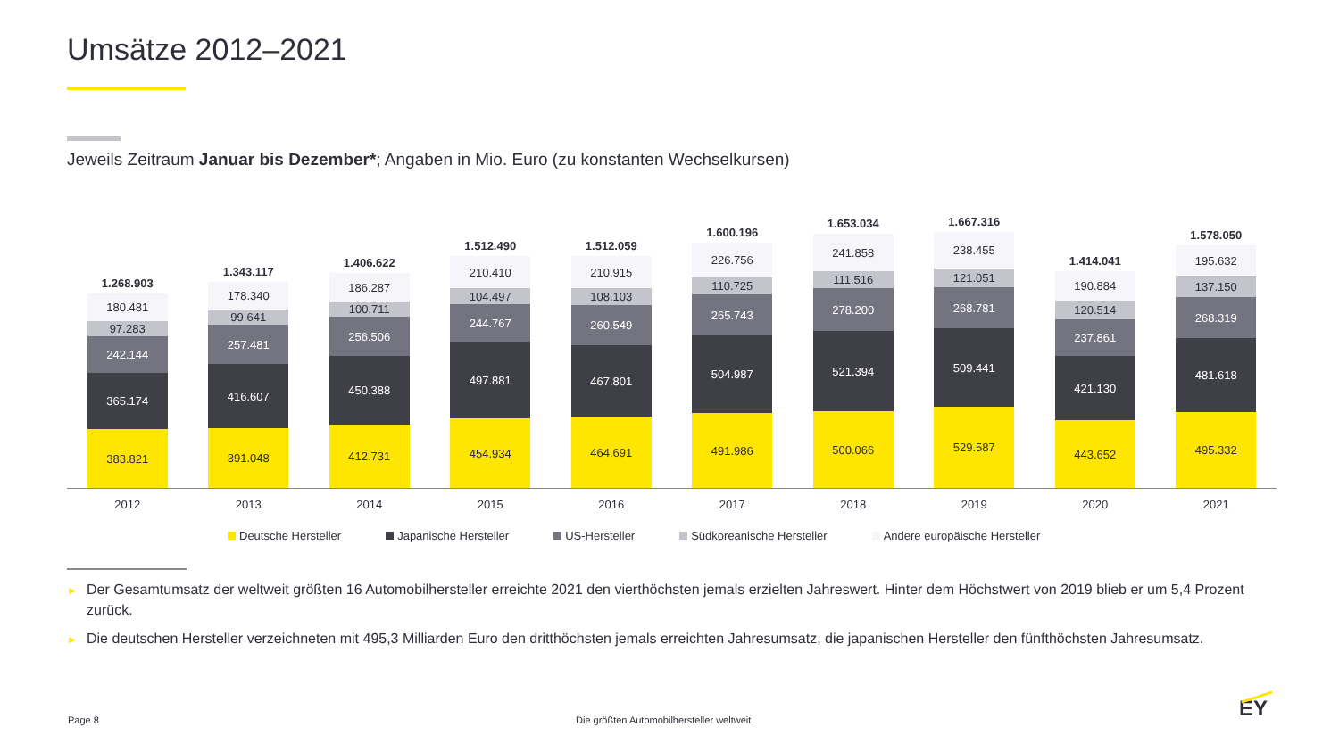Umsätze 2012–2021
Jeweils Zeitraum Januar bis Dezember*; Angaben in Mio. Euro (zu konstanten Wechselkursen)
1.268.903
180.481
97.283
242.144
365.174
383.821
1.343.117
178.340
99.641
257.481
416.607
391.048
1.406.622
186.287
100.711
256.506
450.388
412.731
1.512.490
210.410
104.497
244.767
497.881
454.934
1.512.059
210.915
108.103
260.549
467.801
464.691
1.600.196
226.756
110.725
265.743
504.987
491.986
1.653.034
241.858
111.516
278.200
521.394
500.066
1.667.316
238.455
121.051
268.781
509.441
529.587
1.414.041
190.884
120.514
237.861
421.130
443.652
1.578.050
195.632
137.150
268.319
481.618
495.332
2012 2013 2014 2015 2016 2017 2018 2019 2020 2021
Deutsche Hersteller Japanische Hersteller US-Hersteller Südkoreanische Hersteller Andere europäische Hersteller
► Der Gesamtumsatz der weltweit größten 16 Automobilhersteller erreichte 2021 den vierthöchsten jemals erzielten Jahreswert. Hinter dem Höchstwert von 2019 blieb er um 5,4 Prozent zurück.
► Die deutschen Hersteller verzeichneten mit 495,3 Milliarden Euro den dritthöchsten jemals erreichten Jahresumsatz, die japanischen Hersteller den fünfthöchsten Jahresumsatz.
Page 8
Die größten Automobilhersteller weltweit
EY